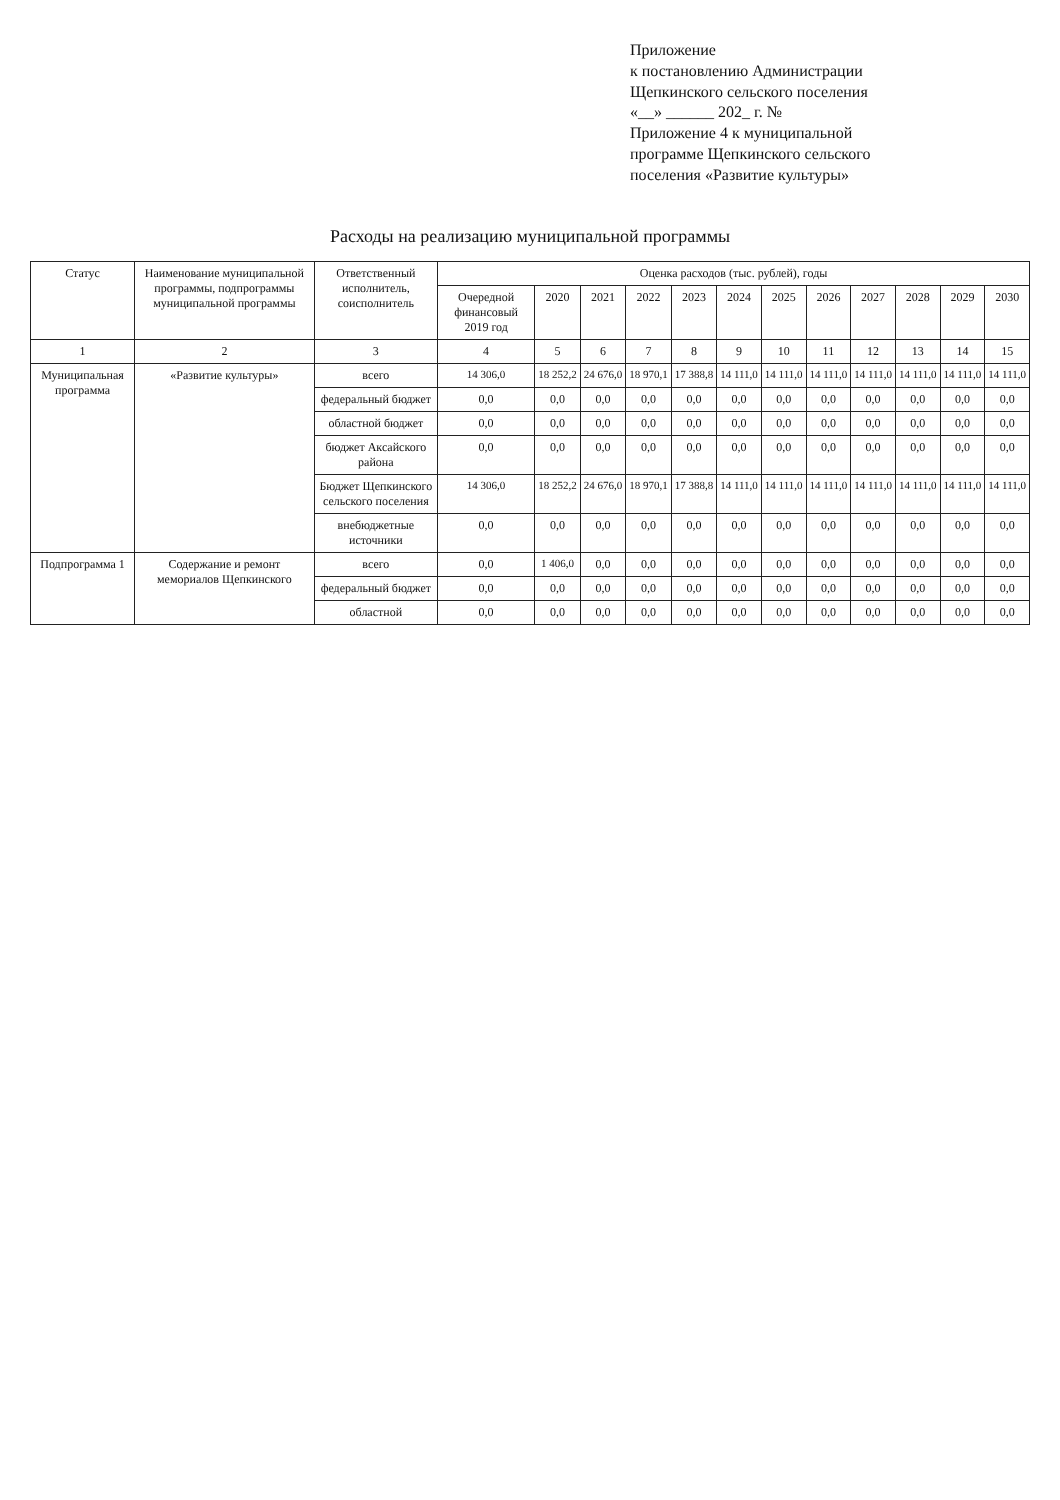Приложение
к постановлению Администрации
Щепкинского сельского поселения
«__» ______ 202_ г. №
Приложение 4 к муниципальной
программе Щепкинского сельского
поселения «Развитие культуры»
Расходы на реализацию муниципальной программы
| Статус | Наименование муниципальной программы, подпрограммы муниципальной программы | Ответственный исполнитель, соисполнитель | Оценка расходов (тыс. рублей), годы | | | | | | | | | | | |
| --- | --- | --- | --- | --- | --- | --- | --- | --- | --- | --- | --- | --- | --- | --- |
| | | | Очередной финансовый 2019 год | 2020 | 2021 | 2022 | 2023 | 2024 | 2025 | 2026 | 2027 | 2028 | 2029 | 2030 |
| 1 | 2 | 3 | 4 | 5 | 6 | 7 | 8 | 9 | 10 | 11 | 12 | 13 | 14 | 15 |
| Муниципальная программа | «Развитие культуры» | всего | 14 306,0 | 18 252,2 | 24 676,0 | 18 970,1 | 17 388,8 | 14 111,0 | 14 111,0 | 14 111,0 | 14 111,0 | 14 111,0 | 14 111,0 | 14 111,0 |
| | | федеральный бюджет | 0,0 | 0,0 | 0,0 | 0,0 | 0,0 | 0,0 | 0,0 | 0,0 | 0,0 | 0,0 | 0,0 | 0,0 |
| | | областной бюджет | 0,0 | 0,0 | 0,0 | 0,0 | 0,0 | 0,0 | 0,0 | 0,0 | 0,0 | 0,0 | 0,0 | 0,0 |
| | | бюджет Аксайского района | 0,0 | 0,0 | 0,0 | 0,0 | 0,0 | 0,0 | 0,0 | 0,0 | 0,0 | 0,0 | 0,0 | 0,0 |
| | | Бюджет Щепкинского сельского поселения | 14 306,0 | 18 252,2 | 24 676,0 | 18 970,1 | 17 388,8 | 14 111,0 | 14 111,0 | 14 111,0 | 14 111,0 | 14 111,0 | 14 111,0 | 14 111,0 |
| | | внебюджетные источники | 0,0 | 0,0 | 0,0 | 0,0 | 0,0 | 0,0 | 0,0 | 0,0 | 0,0 | 0,0 | 0,0 | 0,0 |
| Подпрограмма 1 | Содержание и ремонт мемориалов Щепкинского | всего | 0,0 | 1 406,0 | 0,0 | 0,0 | 0,0 | 0,0 | 0,0 | 0,0 | 0,0 | 0,0 | 0,0 | 0,0 |
| | | федеральный бюджет | 0,0 | 0,0 | 0,0 | 0,0 | 0,0 | 0,0 | 0,0 | 0,0 | 0,0 | 0,0 | 0,0 | 0,0 |
| | | областной | 0,0 | 0,0 | 0,0 | 0,0 | 0,0 | 0,0 | 0,0 | 0,0 | 0,0 | 0,0 | 0,0 | 0,0 |